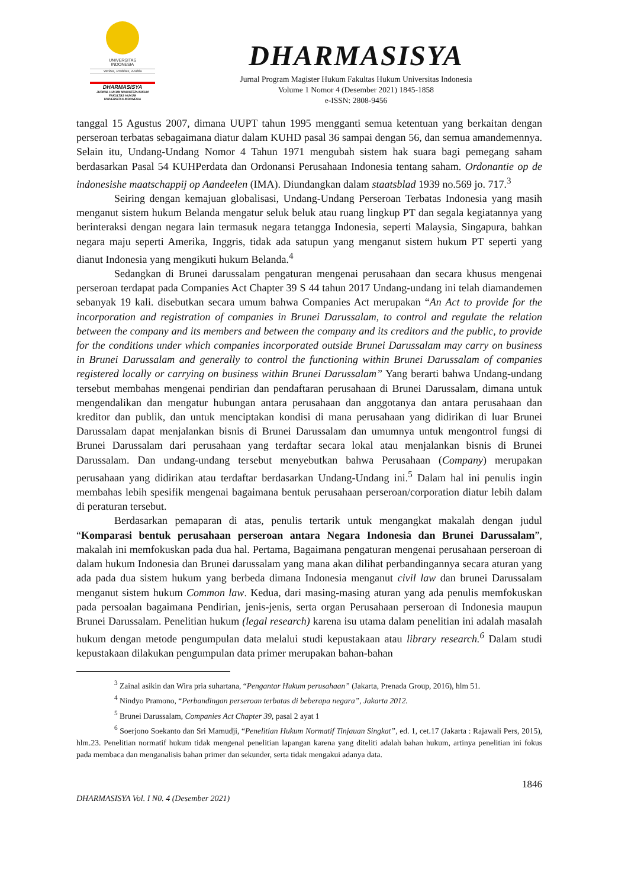UNIVERSITAS
INDONESIA
Veritas, Probitas, Iustitia
DHARMASISYA
JURNAL HUKUM MAGISTER HUKUM
FAKULTAS HUKUM
UNIVERSITAS INDONESIA
DHARMASISYA
Jurnal Program Magister Hukum Fakultas Hukum Universitas Indonesia
Volume 1 Nomor 4 (Desember 2021) 1845-1858
e-ISSN: 2808-9456
tanggal 15 Agustus 2007, dimana UUPT tahun 1995 mengganti semua ketentuan yang berkaitan dengan perseroan terbatas sebagaimana diatur dalam KUHD pasal 36 sampai dengan 56, dan semua amandemennya. Selain itu, Undang-Undang Nomor 4 Tahun 1971 mengubah sistem hak suara bagi pemegang saham berdasarkan Pasal 54 KUHPerdata dan Ordonansi Perusahaan Indonesia tentang saham. Ordonantie op de indonesishe maatschappij op Aandeelen (IMA). Diundangkan dalam staatsblad 1939 no.569 jo. 717.<sup>3</sup>
Seiring dengan kemajuan globalisasi, Undang-Undang Perseroan Terbatas Indonesia yang masih menganut sistem hukum Belanda mengatur seluk beluk atau ruang lingkup PT dan segala kegiatannya yang berinteraksi dengan negara lain termasuk negara tetangga Indonesia, seperti Malaysia, Singapura, bahkan negara maju seperti Amerika, Inggris, tidak ada satupun yang menganut sistem hukum PT seperti yang dianut Indonesia yang mengikuti hukum Belanda.<sup>4</sup>
Sedangkan di Brunei darussalam pengaturan mengenai perusahaan dan secara khusus mengenai perseroan terdapat pada Companies Act Chapter 39 S 44 tahun 2017 Undang-undang ini telah diamandemen sebanyak 19 kali. disebutkan secara umum bahwa Companies Act merupakan “An Act to provide for the incorporation and registration of companies in Brunei Darussalam, to control and regulate the relation between the company and its members and between the company and its creditors and the public, to provide for the conditions under which companies incorporated outside Brunei Darussalam may carry on business in Brunei Darussalam and generally to control the functioning within Brunei Darussalam of companies registered locally or carrying on business within Brunei Darussalam” Yang berarti bahwa Undang-undang tersebut membahas mengenai pendirian dan pendaftaran perusahaan di Brunei Darussalam, dimana untuk mengendalikan dan mengatur hubungan antara perusahaan dan anggotanya dan antara perusahaan dan kreditor dan publik, dan untuk menciptakan kondisi di mana perusahaan yang didirikan di luar Brunei Darussalam dapat menjalankan bisnis di Brunei Darussalam dan umumnya untuk mengontrol fungsi di Brunei Darussalam dari perusahaan yang terdaftar secara lokal atau menjalankan bisnis di Brunei Darussalam. Dan undang-undang tersebut menyebutkan bahwa Perusahaan (Company) merupakan perusahaan yang didirikan atau terdaftar berdasarkan Undang-Undang ini.<sup>5</sup> Dalam hal ini penulis ingin membahas lebih spesifik mengenai bagaimana bentuk perusahaan perseroan/corporation diatur lebih dalam di peraturan tersebut.
Berdasarkan pemaparan di atas, penulis tertarik untuk mengangkat makalah dengan judul “Komparasi bentuk perusahaan perseroan antara Negara Indonesia dan Brunei Darussalam”, makalah ini memfokuskan pada dua hal. Pertama, Bagaimana pengaturan mengenai perusahaan perseroan di dalam hukum Indonesia dan Brunei darussalam yang mana akan dilihat perbandingannya secara aturan yang ada pada dua sistem hukum yang berbeda dimana Indonesia menganut civil law dan brunei Darussalam menganut sistem hukum Common law. Kedua, dari masing-masing aturan yang ada penulis memfokuskan pada persoalan bagaimana Pendirian, jenis-jenis, serta organ Perusahaan perseroan di Indonesia maupun Brunei Darussalam. Penelitian hukum (legal research) karena isu utama dalam penelitian ini adalah masalah hukum dengan metode pengumpulan data melalui studi kepustakaan atau library research.<sup>6</sup> Dalam studi kepustakaan dilakukan pengumpulan data primer merupakan bahan-bahan
<sup>3</sup> Zainal asikin dan Wira pria suhartana, “Pengantar Hukum perusahaan” (Jakarta, Prenada Group, 2016), hlm 51.
<sup>4</sup> Nindyo Pramono, “Perbandingan perseroan terbatas di beberapa negara”, Jakarta 2012.
<sup>5</sup> Brunei Darussalam, Companies Act Chapter 39, pasal 2 ayat 1
<sup>6</sup> Soerjono Soekanto dan Sri Mamudji, “Penelitian Hukum Normatif Tinjauan Singkat”, ed. 1, cet.17 (Jakarta : Rajawali Pers, 2015), hlm.23. Penelitian normatif hukum tidak mengenal penelitian lapangan karena yang diteliti adalah bahan hukum, artinya penelitian ini fokus pada membaca dan menganalisis bahan primer dan sekunder, serta tidak mengakui adanya data.
1846
DHARMASISYA Vol. I N0. 4 (Desember 2021)